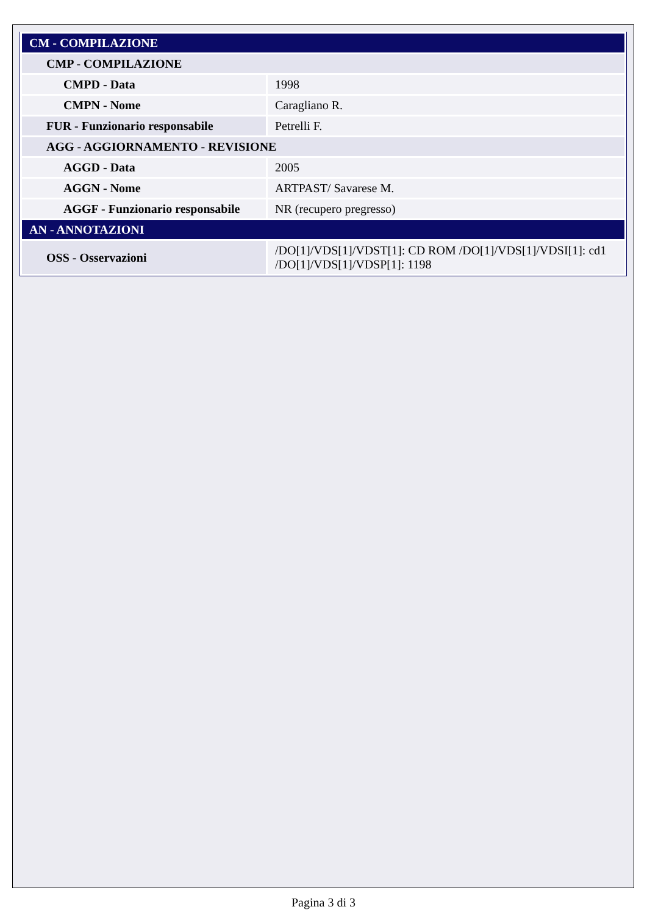| CM - COMPILAZIONE | |
| CMP - COMPILAZIONE | |
| CMPD - Data | 1998 |
| CMPN - Nome | Caragliano R. |
| FUR - Funzionario responsabile | Petrelli F. |
| AGG - AGGIORNAMENTO - REVISIONE | |
| AGGD - Data | 2005 |
| AGGN - Nome | ARTPAST/ Savarese M. |
| AGGF - Funzionario responsabile | NR (recupero pregresso) |
| AN - ANNOTAZIONI | |
| OSS - Osservazioni | /DO[1]/VDS[1]/VDST[1]: CD ROM /DO[1]/VDS[1]/VDSI[1]: cd1 /DO[1]/VDS[1]/VDSP[1]: 1198 |
Pagina 3 di 3